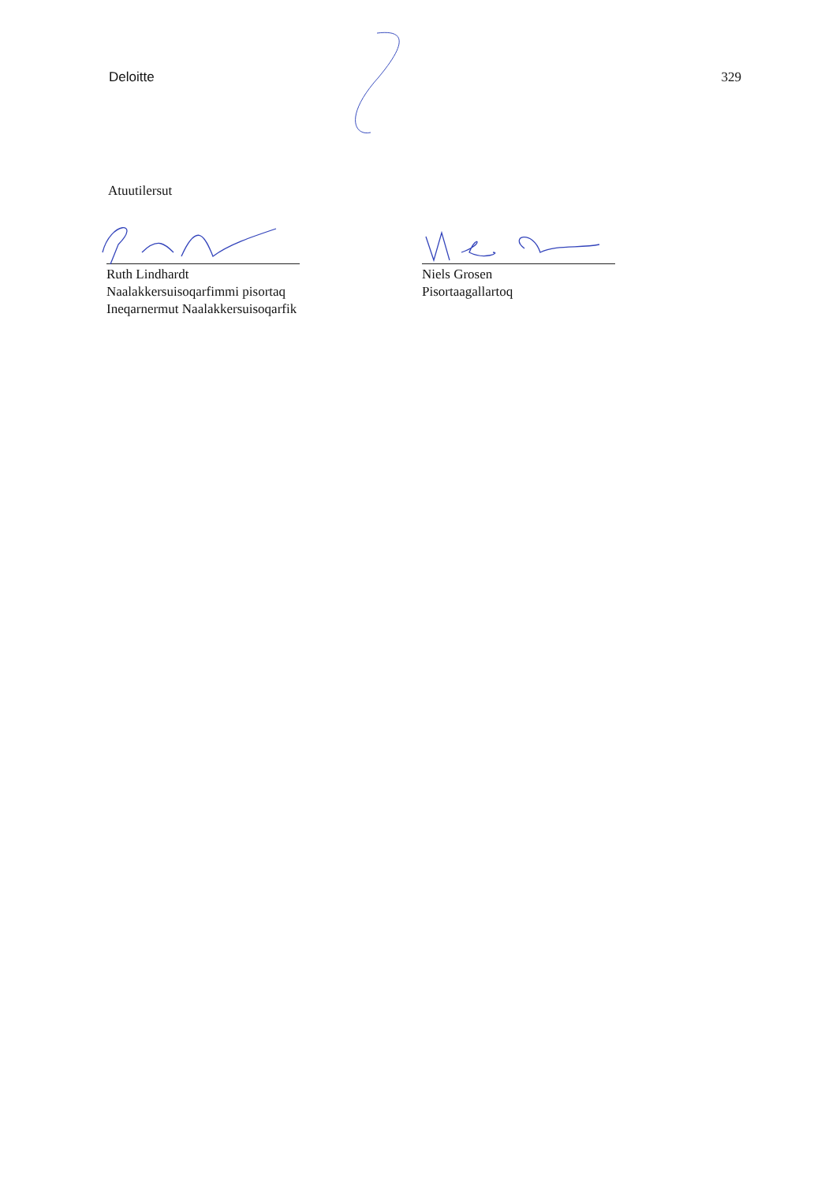Deloitte 329
Atuutilersut
Ruth Lindhardt
Naalakkersuisoqarfimmi pisortaq
Ineqarnermut Naalakkersuisoqarfik
Niels Grosen
Pisortaagallartoq